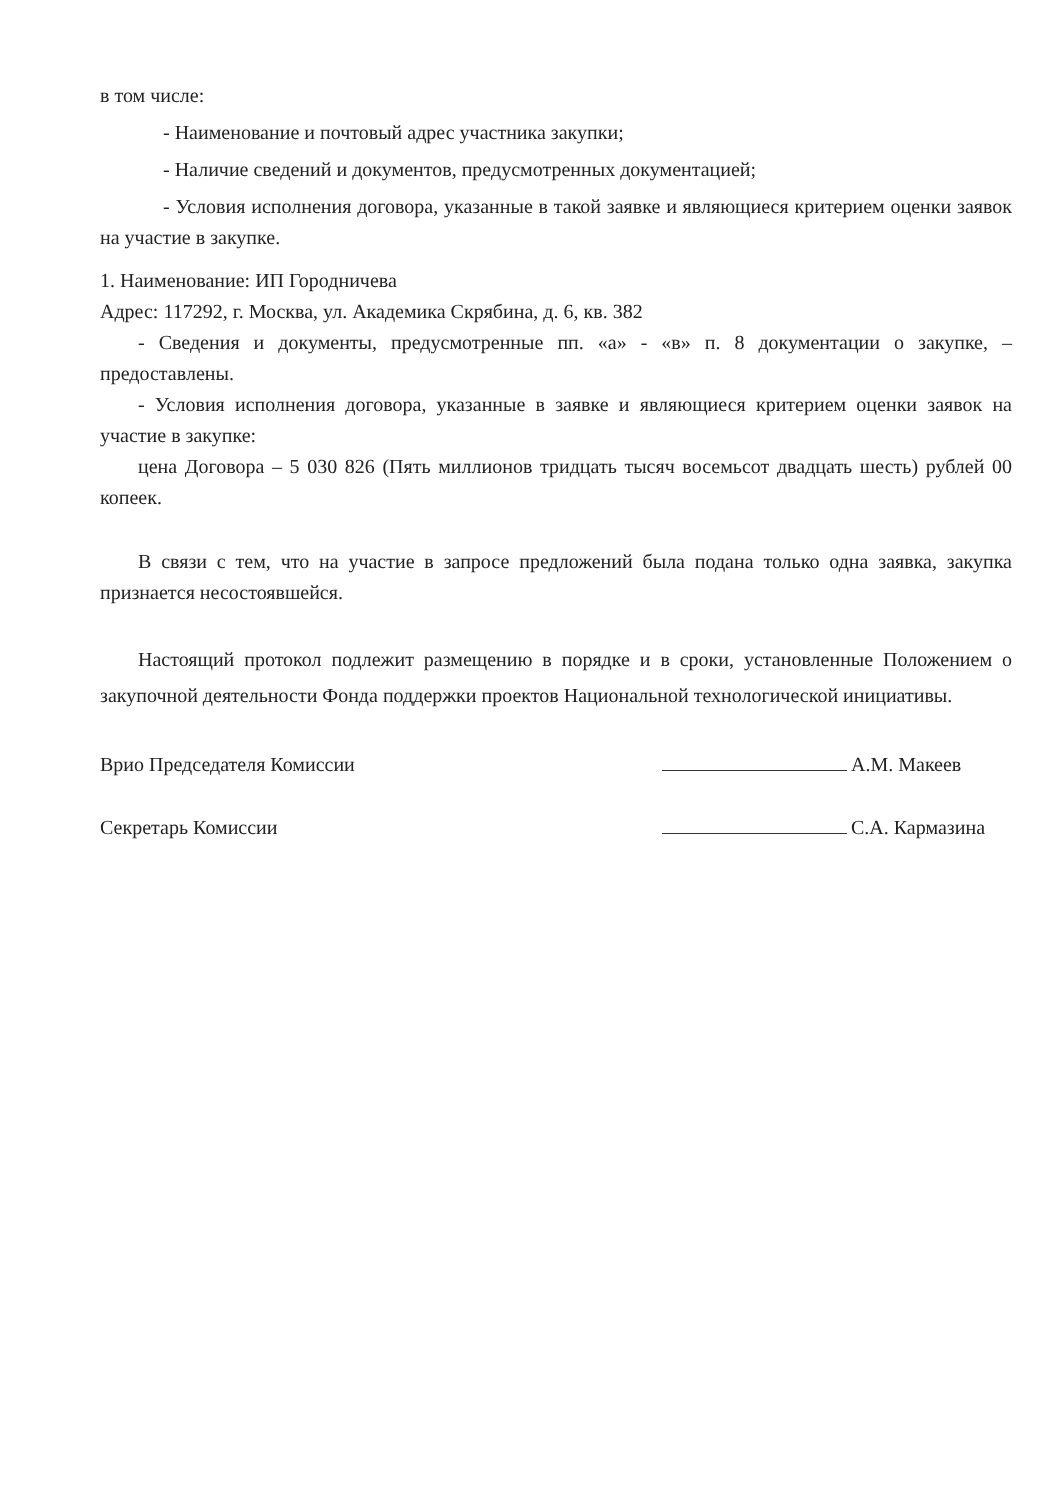в том числе:
- Наименование и почтовый адрес участника закупки;
- Наличие сведений и документов, предусмотренных документацией;
- Условия исполнения договора, указанные в такой заявке и являющиеся критерием оценки заявок на участие в закупке.
1. Наименование: ИП Городничева
Адрес: 117292, г. Москва, ул. Академика Скрябина, д. 6, кв. 382
- Сведения и документы, предусмотренные пп. «а» - «в» п. 8 документации о закупке, – предоставлены.
- Условия исполнения договора, указанные в заявке и являющиеся критерием оценки заявок на участие в закупке:
цена Договора – 5 030 826 (Пять миллионов тридцать тысяч восемьсот двадцать шесть) рублей 00 копеек.
В связи с тем, что на участие в запросе предложений была подана только одна заявка, закупка признается несостоявшейся.
Настоящий протокол подлежит размещению в порядке и в сроки, установленные Положением о закупочной деятельности Фонда поддержки проектов Национальной технологической инициативы.
Врио Председателя Комиссии А.М. Макеев
Секретарь Комиссии С.А. Кармазина